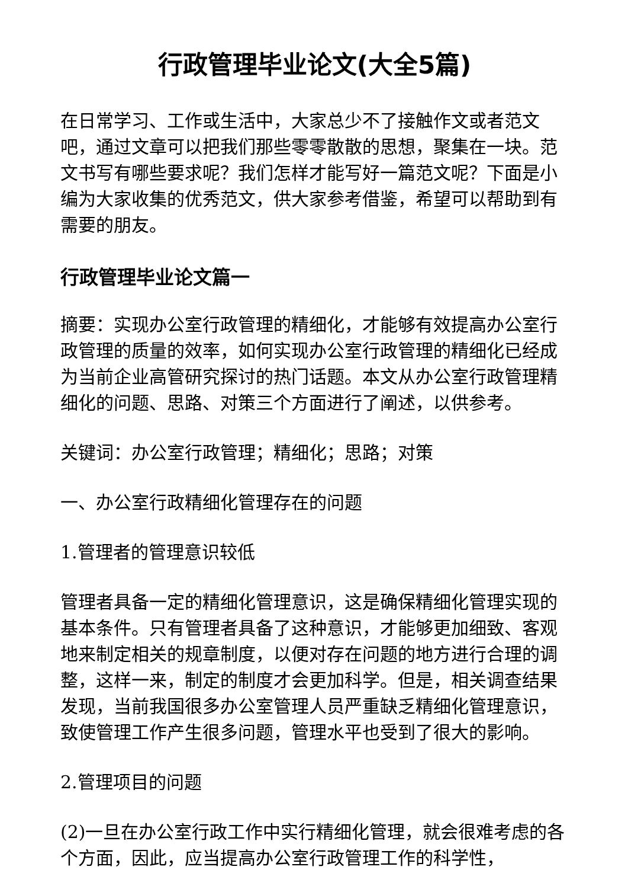行政管理毕业论文(大全5篇)
在日常学习、工作或生活中，大家总少不了接触作文或者范文吧，通过文章可以把我们那些零零散散的思想，聚集在一块。范文书写有哪些要求呢？我们怎样才能写好一篇范文呢？下面是小编为大家收集的优秀范文，供大家参考借鉴，希望可以帮助到有需要的朋友。
行政管理毕业论文篇一
摘要：实现办公室行政管理的精细化，才能够有效提高办公室行政管理的质量的效率，如何实现办公室行政管理的精细化已经成为当前企业高管研究探讨的热门话题。本文从办公室行政管理精细化的问题、思路、对策三个方面进行了阐述，以供参考。
关键词：办公室行政管理；精细化；思路；对策
一、办公室行政精细化管理存在的问题
1.管理者的管理意识较低
管理者具备一定的精细化管理意识，这是确保精细化管理实现的基本条件。只有管理者具备了这种意识，才能够更加细致、客观地来制定相关的规章制度，以便对存在问题的地方进行合理的调整，这样一来，制定的制度才会更加科学。但是，相关调查结果发现，当前我国很多办公室管理人员严重缺乏精细化管理意识，致使管理工作产生很多问题，管理水平也受到了很大的影响。
2.管理项目的问题
(2)一旦在办公室行政工作中实行精细化管理，就会很难考虑的各个方面，因此，应当提高办公室行政管理工作的科学性，